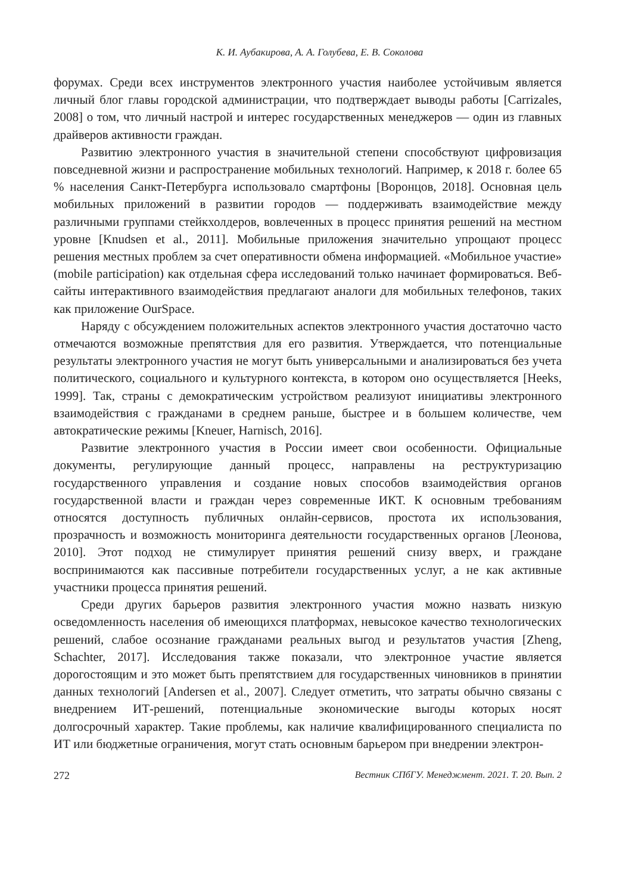К. И. Аубакирова, А. А. Голубева, Е. В. Соколова
форумах. Среди всех инструментов электронного участия наиболее устойчивым является личный блог главы городской администрации, что подтверждает выводы работы [Carrizales, 2008] о том, что личный настрой и интерес государственных менеджеров — один из главных драйверов активности граждан.
Развитию электронного участия в значительной степени способствуют цифровизация повседневной жизни и распространение мобильных технологий. Например, к 2018 г. более 65 % населения Санкт-Петербурга использовало смартфоны [Воронцов, 2018]. Основная цель мобильных приложений в развитии городов — поддерживать взаимодействие между различными группами стейкхолдеров, вовлеченных в процесс принятия решений на местном уровне [Knudsen et al., 2011]. Мобильные приложения значительно упрощают процесс решения местных проблем за счет оперативности обмена информацией. «Мобильное участие» (mobile participation) как отдельная сфера исследований только начинает формироваться. Веб-сайты интерактивного взаимодействия предлагают аналоги для мобильных телефонов, таких как приложение OurSpace.
Наряду с обсуждением положительных аспектов электронного участия достаточно часто отмечаются возможные препятствия для его развития. Утверждается, что потенциальные результаты электронного участия не могут быть универсальными и анализироваться без учета политического, социального и культурного контекста, в котором оно осуществляется [Heeks, 1999]. Так, страны с демократическим устройством реализуют инициативы электронного взаимодействия с гражданами в среднем раньше, быстрее и в большем количестве, чем автократические режимы [Kneuer, Harnisch, 2016].
Развитие электронного участия в России имеет свои особенности. Официальные документы, регулирующие данный процесс, направлены на реструктуризацию государственного управления и создание новых способов взаимодействия органов государственной власти и граждан через современные ИКТ. К основным требованиям относятся доступность публичных онлайн-сервисов, простота их использования, прозрачность и возможность мониторинга деятельности государственных органов [Леонова, 2010]. Этот подход не стимулирует принятия решений снизу вверх, и граждане воспринимаются как пассивные потребители государственных услуг, а не как активные участники процесса принятия решений.
Среди других барьеров развития электронного участия можно назвать низкую осведомленность населения об имеющихся платформах, невысокое качество технологических решений, слабое осознание гражданами реальных выгод и результатов участия [Zheng, Schachter, 2017]. Исследования также показали, что электронное участие является дорогостоящим и это может быть препятствием для государственных чиновников в принятии данных технологий [Andersen et al., 2007]. Следует отметить, что затраты обычно связаны с внедрением ИТ-решений, потенциальные экономические выгоды которых носят долгосрочный характер. Такие проблемы, как наличие квалифицированного специалиста по ИТ или бюджетные ограничения, могут стать основным барьером при внедрении электрон-
272 Вестник СПбГУ. Менеджмент. 2021. Т. 20. Вып. 2